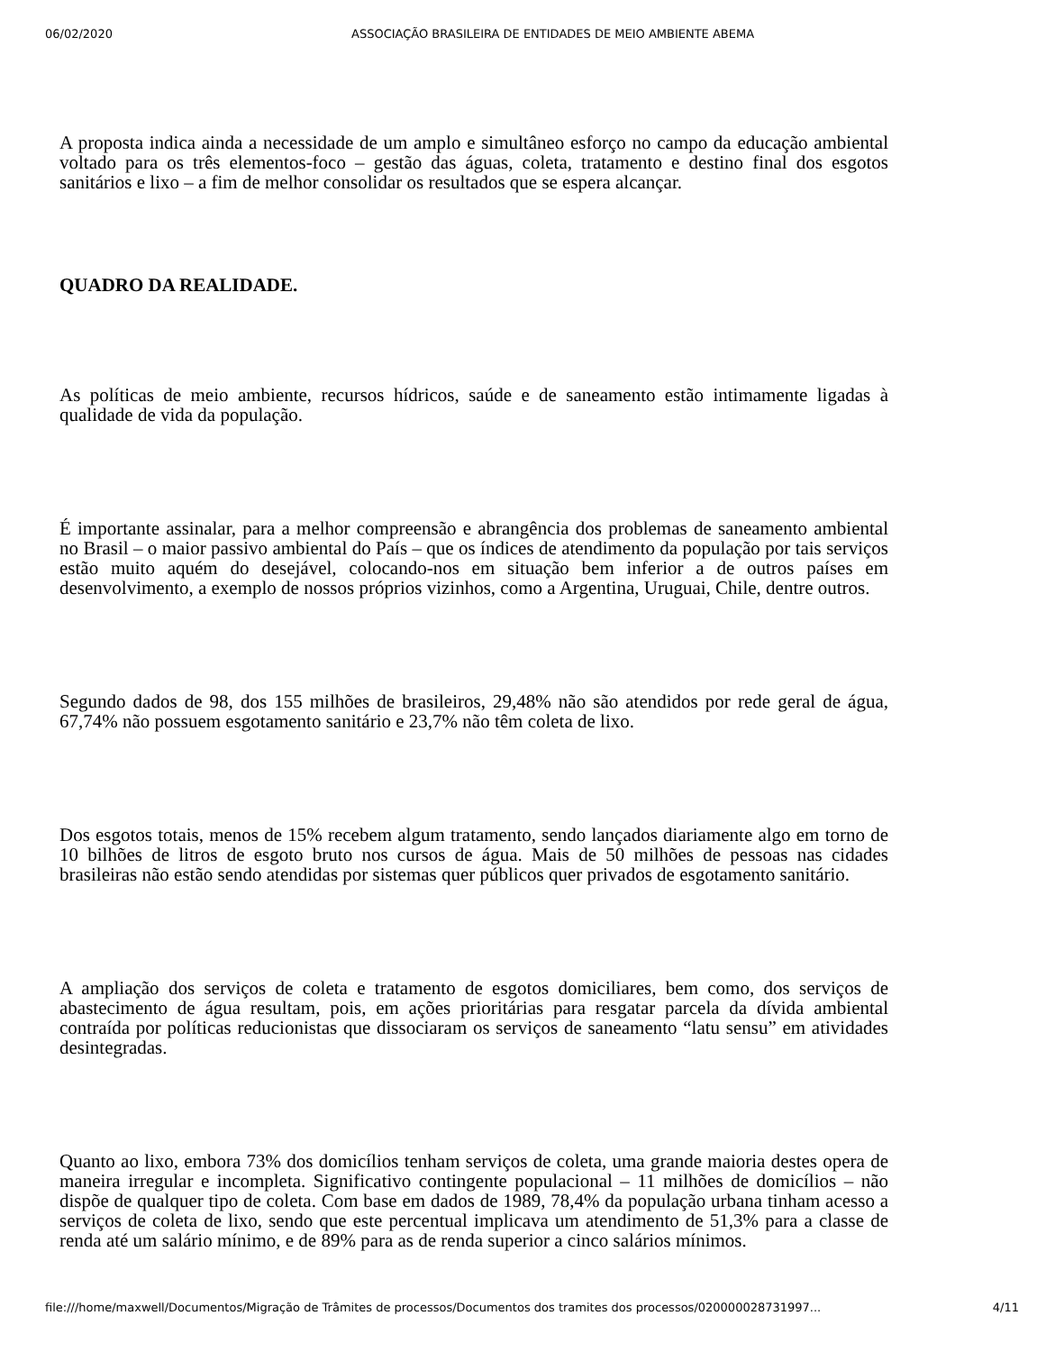06/02/2020 ASSOCIAÇÃO BRASILEIRA DE ENTIDADES DE MEIO AMBIENTE ABEMA
A proposta indica ainda a necessidade de um amplo e simultâneo esforço no campo da educação ambiental voltado para os três elementos-foco – gestão das águas, coleta, tratamento e destino final dos esgotos sanitários e lixo – a fim de melhor consolidar os resultados que se espera alcançar.
QUADRO DA REALIDADE.
As políticas de meio ambiente, recursos hídricos, saúde e de saneamento estão intimamente ligadas à qualidade de vida da população.
É importante assinalar, para a melhor compreensão e abrangência dos problemas de saneamento ambiental no Brasil – o maior passivo ambiental do País – que os índices de atendimento da população por tais serviços estão muito aquém do desejável, colocando-nos em situação bem inferior a de outros países em desenvolvimento, a exemplo de nossos próprios vizinhos, como a Argentina, Uruguai, Chile, dentre outros.
Segundo dados de 98, dos 155 milhões de brasileiros, 29,48% não são atendidos por rede geral de água, 67,74% não possuem esgotamento sanitário e 23,7% não têm coleta de lixo.
Dos esgotos totais, menos de 15% recebem algum tratamento, sendo lançados diariamente algo em torno de 10 bilhões de litros de esgoto bruto nos cursos de água. Mais de 50 milhões de pessoas nas cidades brasileiras não estão sendo atendidas por sistemas quer públicos quer privados de esgotamento sanitário.
A ampliação dos serviços de coleta e tratamento de esgotos domiciliares, bem como, dos serviços de abastecimento de água resultam, pois, em ações prioritárias para resgatar parcela da dívida ambiental contraída por políticas reducionistas que dissociaram os serviços de saneamento “latu sensu” em atividades desintegradas.
Quanto ao lixo, embora 73% dos domicílios tenham serviços de coleta, uma grande maioria destes opera de maneira irregular e incompleta. Significativo contingente populacional – 11 milhões de domicílios – não dispõe de qualquer tipo de coleta. Com base em dados de 1989, 78,4% da população urbana tinham acesso a serviços de coleta de lixo, sendo que este percentual implicava um atendimento de 51,3% para a classe de renda até um salário mínimo, e de 89% para as de renda superior a cinco salários mínimos.
file:///home/maxwell/Documentos/Migração de Trâmites de processos/Documentos dos tramites dos processos/020000028731997... 4/11